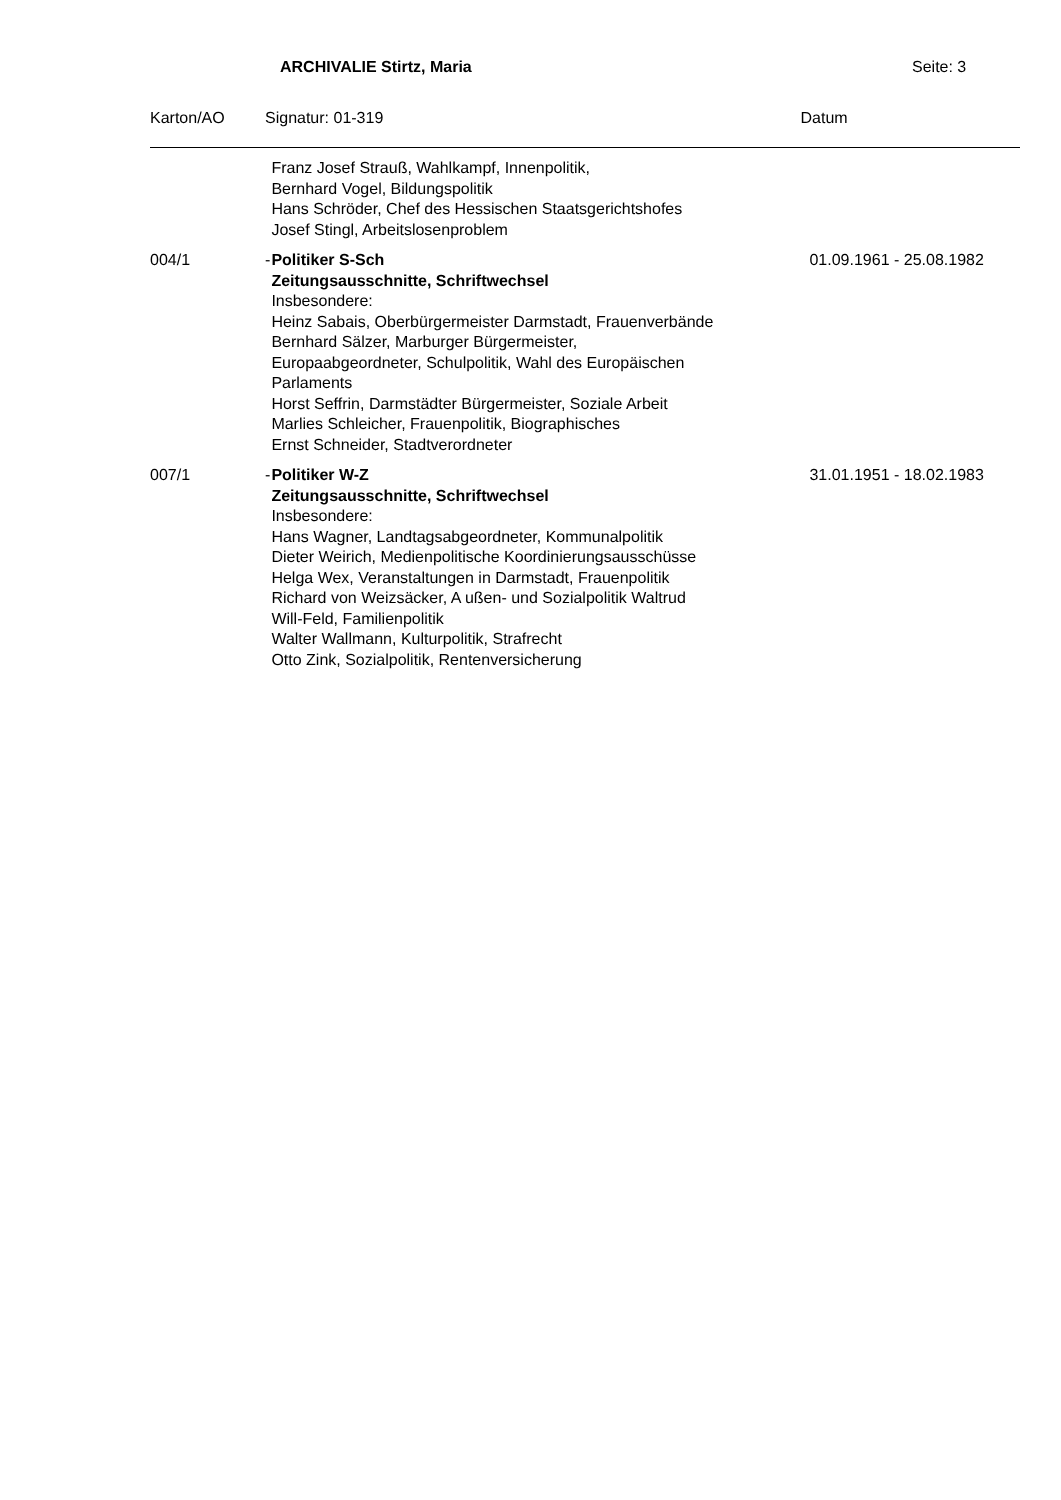ARCHIVALIE Stirtz, Maria Seite: 3
| Karton/AO | Signatur: 01-319 | | Datum |
| --- | --- | --- | --- |
| | | Franz Josef Strauß, Wahlkampf, Innenpolitik, Bernhard Vogel, Bildungspolitik Hans Schröder, Chef des Hessischen Staatsgerichtshofes Josef Stingl, Arbeitslosenproblem | |
| 004/1 | - | Politiker S-Sch Zeitungsausschnitte, Schriftwechsel Insbesondere: Heinz Sabais, Oberbürgermeister Darmstadt, Frauenverbände Bernhard Sälzer, Marburger Bürgermeister, Europaabgeordneter, Schulpolitik, Wahl des Europäischen Parlaments Horst Seffrin, Darmstädter Bürgermeister, Soziale Arbeit Marlies Schleicher, Frauenpolitik, Biographisches Ernst Schneider, Stadtverordneter | 01.09.1961 - 25.08.1982 |
| 007/1 | - | Politiker W-Z Zeitungsausschnitte, Schriftwechsel Insbesondere: Hans Wagner, Landtagsabgeordneter, Kommunalpolitik Dieter Weirich, Medienpolitische Koordinierungsausschüsse Helga Wex, Veranstaltungen in Darmstadt, Frauenpolitik Richard von Weizsäcker, A ußen- und Sozialpolitik Waltrud Will-Feld, Familienpolitik Walter Wallmann, Kulturpolitik, Strafrecht Otto Zink, Sozialpolitik, Rentenversicherung | 31.01.1951 - 18.02.1983 |